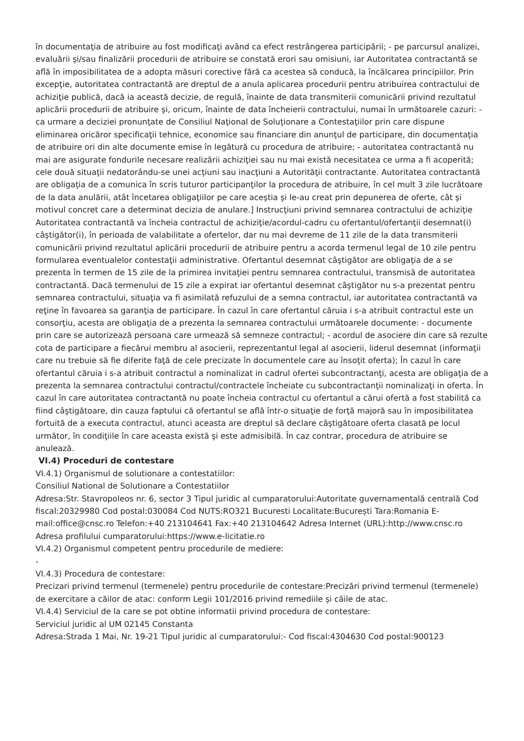în documentaţia de atribuire au fost modificaţi având ca efect restrângerea participării; - pe parcursul analizei, evaluării şi/sau finalizării procedurii de atribuire se constată erori sau omisiuni, iar Autoritatea contractantă se află în imposibilitatea de a adopta măsuri corective fără ca acestea să conducă, la încălcarea principiilor. Prin excepţie, autoritatea contractantă are dreptul de a anula aplicarea procedurii pentru atribuirea contractului de achiziţie publică, dacă ia această decizie, de regulă, înainte de data transmiterii comunicării privind rezultatul aplicării procedurii de atribuire şi, oricum, înainte de data încheierii contractului, numai în următoarele cazuri: - ca urmare a deciziei pronunţate de Consiliul Naţional de Soluţionare a Contestaţiilor prin care dispune eliminarea oricăror specificaţii tehnice, economice sau financiare din anunţul de participare, din documentaţia de atribuire ori din alte documente emise în legătură cu procedura de atribuire; - autoritatea contractantă nu mai are asigurate fondurile necesare realizării achiziţiei sau nu mai există necesitatea ce urma a fi acoperită; cele două situaţii nedatorându-se unei acţiuni sau inacţiuni a Autorităţii contractante. Autoritatea contractantă are obligaţia de a comunica în scris tuturor participanţilor la procedura de atribuire, în cel mult 3 zile lucrătoare de la data anulării, atât încetarea obligaţiilor pe care aceştia şi le-au creat prin depunerea de oferte, cât şi motivul concret care a determinat decizia de anulare.] Instrucţiuni privind semnarea contractului de achiziţie Autoritatea contractantă va încheia contractul de achiziţie/acordul-cadru cu ofertantul/ofertanţii desemnat(i) câştigător(i), în perioada de valabilitate a ofertelor, dar nu mai devreme de 11 zile de la data transmiterii comunicării privind rezultatul aplicării procedurii de atribuire pentru a acorda termenul legal de 10 zile pentru formularea eventualelor contestaţii administrative. Ofertantul desemnat câştigător are obligaţia de a se prezenta în termen de 15 zile de la primirea invitaţiei pentru semnarea contractului, transmisă de autoritatea contractantă. Dacă termenului de 15 zile a expirat iar ofertantul desemnat câştigător nu s-a prezentat pentru semnarea contractului, situaţia va fi asimilată refuzului de a semna contractul, iar autoritatea contractantă va reţine în favoarea sa garanţia de participare. În cazul în care ofertantul căruia i s-a atribuit contractul este un consorţiu, acesta are obligaţia de a prezenta la semnarea contractului următoarele documente: - documente prin care se autorizează persoana care urmează să semneze contractul; - acordul de asociere din care să rezulte cota de participare a fiecărui membru al asocierii, reprezentantul legal al asocierii, liderul desemnat (informaţii care nu trebuie să fie diferite faţă de cele precizate în documentele care au însoţit oferta); În cazul în care ofertantul căruia i s-a atribuit contractul a nominalizat in cadrul ofertei subcontractanţi, acesta are obligaţia de a prezenta la semnarea contractului contractul/contractele încheiate cu subcontractanţii nominalizaţi in oferta. În cazul în care autoritatea contractantă nu poate încheia contractul cu ofertantul a cărui ofertă a fost stabilită ca fiind câştigătoare, din cauza faptului că ofertantul se află într-o situaţie de forţă majoră sau în imposibilitatea fortuită de a executa contractul, atunci aceasta are dreptul să declare câştigătoare oferta clasată pe locul următor, în condiţiile în care aceasta există şi este admisibilă. În caz contrar, procedura de atribuire se anulează.
VI.4) Proceduri de contestare
VI.4.1) Organismul de solutionare a contestatiilor:
Consiliul National de Solutionare a Contestatiilor
Adresa:Str. Stavropoleos nr. 6, sector 3 Tipul juridic al cumparatorului:Autoritate guvernamentală centrală Cod fiscal:20329980 Cod postal:030084 Cod NUTS:RO321 Bucuresti Localitate:București Tara:Romania E-mail:office@cnsc.ro Telefon:+40 213104641 Fax:+40 213104642 Adresa Internet (URL):http://www.cnsc.ro Adresa profilului cumparatorului:https://www.e-licitatie.ro
VI.4.2) Organismul competent pentru procedurile de mediere:
-
VI.4.3) Procedura de contestare:
Precizari privind termenul (termenele) pentru procedurile de contestare:Precizări privind termenul (termenele) de exercitare a căilor de atac: conform Legii 101/2016 privind remediile şi căile de atac.
VI.4.4) Serviciul de la care se pot obtine informatii privind procedura de contestare:
Serviciul juridic al UM 02145 Constanta
Adresa:Strada 1 Mai, Nr. 19-21 Tipul juridic al cumparatorului:- Cod fiscal:4304630 Cod postal:900123